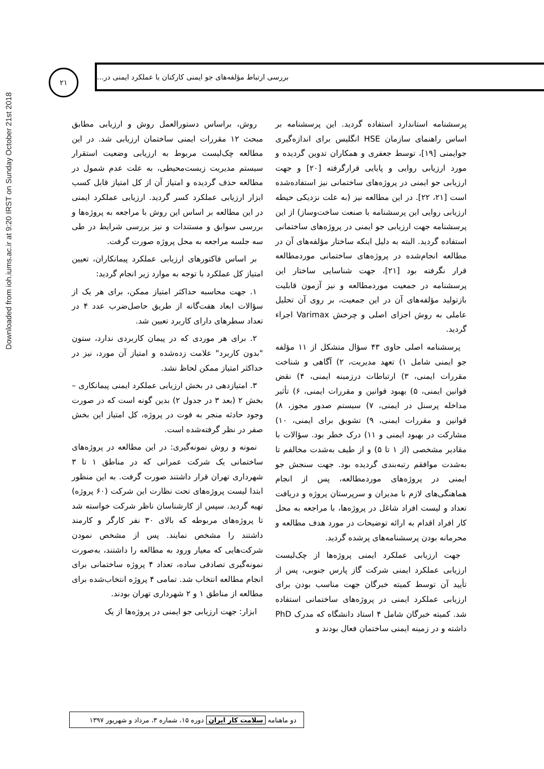Downloaded from ioh.iums.ac.ir at 9:20 IRST on Sunday October 21st 2018
۲۱
بررسی ارتباط مؤلفه‌های جو ایمنی کارکنان با عملکرد ایمنی در...
روش، براساس دستورالعمل روش و ارزیابی مطابق مبحث ۱۲ مقررات ایمنی ساختمان ارزیابی شد. در این مطالعه چک‌لیست مربوط به ارزیابی وضعیت استقرار سیستم مدیریت زیست‌محیطی، به علت عدم شمول در مطالعه حذف گردیده و امتیاز آن از کل امتیاز قابل کسب ابزار ارزیابی عملکرد کسر گردید. ارزیابی عملکرد ایمنی در این مطالعه بر اساس این روش با مراجعه به پروژه‌ها و بررسی سوابق و مستندات و نیز بررسی شرایط در طی سه جلسه مراجعه به محل پروژه صورت گرفت.
بر اساس فاکتورهای ارزیابی عملکرد پیمانکاران، تعیین امتیاز کل عملکرد با توجه به موارد زیر انجام گردید:
۱. جهت محاسبه حداکثر امتیاز ممکن، برای هر یک از سؤالات ابعاد هفت‌گانه از طریق حاصل‌ضرب عدد ۴ در تعداد سطرهای دارای کاربرد تعیین شد.
۲. برای هر موردی که در پیمان کاربردی ندارد، ستون "بدون کاربرد" علامت زده‌شده و امتیاز آن مورد، نیز در حداکثر امتیاز ممکن لحاظ نشد.
۳. امتیازدهی در بخش ارزیابی عملکرد ایمنی پیمانکاری – بخش ۲ (بعد ۳ در جدول ۲) بدین گونه است که در صورت وجود حادثه منجر به فوت در پروژه، کل امتیاز این بخش صفر در نظر گرفته‌شده است.
نمونه و روش نمونه‌گیری: در این مطالعه در پروژه‌های ساختمانی یک شرکت عمرانی که در مناطق ۱ تا ۳ شهرداری تهران قرار داشتند صورت گرفت. به این منظور ابتدا لیست پروژه‌های تحت نظارت این شرکت (۶۰ پروژه) تهیه گردید. سپس از کارشناسان ناظر شرکت خواسته شد تا پروژه‌های مربوطه که بالای ۳۰ نفر کارگر و کارمند داشتند را مشخص نمایند. پس از مشخص نمودن شرکت‌هایی که معیار ورود به مطالعه را داشتند، به‌صورت نمونه‌گیری تصادفی ساده، تعداد ۴ پروژه ساختمانی برای انجام مطالعه انتخاب شد. تمامی ۴ پروژه انتخاب‌شده برای مطالعه از مناطق ۱ و ۲ شهرداری تهران بودند.
ابزار: جهت ارزیابی جو ایمنی در پروژه‌ها از یک
پرسشنامه استاندارد استفاده گردید. این پرسشنامه بر اساس راهنمای سازمان HSE انگلیس برای اندازه‌گیری جوایمنی [۱۹]، توسط جعفری و همکاران تدوین گردیده و مورد ارزیابی روایی و پایایی قرارگرفته [۲۰] و جهت ارزیابی جو ایمنی در پروژه‌های ساختمانی نیز استفاده‌شده است [۲۱، ۲۲]. در این مطالعه نیز (به علت نزدیکی حیطه ارزیابی روایی این پرسشنامه با صنعت ساخت‌وساز) از این پرسشنامه جهت ارزیابی جو ایمنی در پروژه‌های ساختمانی استفاده گردید. البته به دلیل اینکه ساختار مؤلفه‌های آن در مطالعه انجام‌شده در پروژه‌های ساختمانی موردمطالعه قرار نگرفته بود [۲۱]، جهت شناسایی ساختار این پرسشنامه در جمعیت موردمطالعه و نیز آزمون قابلیت بازتولید مؤلفه‌های آن در این جمعیت، بر روی آن تحلیل عاملی به روش اجزای اصلی و چرخش Varimax اجراء گردید.
پرسشنامه اصلی حاوی ۴۳ سؤال متشکل از ۱۱ مؤلفه جو ایمنی شامل ۱) تعهد مدیریت، ۲) آگاهی و شناخت مقررات ایمنی، ۳) ارتباطات درزمینه ایمنی، ۴) نقض قوانین ایمنی، ۵) بهبود قوانین و مقررات ایمنی، ۶) تأثیر مداخله پرسنل در ایمنی، ۷) سیستم صدور مجوز، ۸) قوانین و مقررات ایمنی، ۹) تشویق برای ایمنی، ۱۰) مشارکت در بهبود ایمنی و ۱۱) درک خطر بود. سؤالات با مقادیر مشخصی (از ۱ تا ۵) و از طیف به‌شدت مخالفم تا به‌شدت موافقم رتبه‌بندی گردیده بود. جهت سنجش جو ایمنی در پروژه‌های موردمطالعه، پس از انجام هماهنگی‌های لازم با مدیران و سرپرستان پروژه و دریافت تعداد و لیست افراد شاغل در پروژه‌ها، با مراجعه به محل کار افراد اقدام به ارائه توضیحات در مورد هدف مطالعه و محرمانه بودن پرسشنامه‌های پرشده گردید.
جهت ارزیابی عملکرد ایمنی پروژه‌ها از چک‌لیست ارزیابی عملکرد ایمنی شرکت گاز پارس جنوبی، پس از تأیید آن توسط کمیته خبرگان جهت مناسب بودن برای ارزیابی عملکرد ایمنی در پروژه‌های ساختمانی استفاده شد. کمیته خبرگان شامل ۴ استاد دانشگاه که مدرک PhD داشته و در زمینه ایمنی ساختمان فعال بودند و
دو ماهنامه سلامت کار ایران دوره ۱۵، شماره ۳، مرداد و شهریور ۱۳۹۷